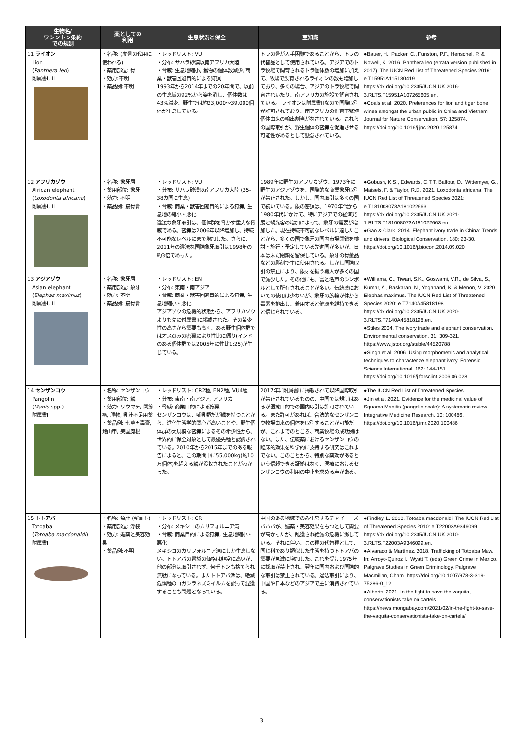| 生物名/ ワシントン条約 での規制 | 薬としての 利用 | 生息状況と保全 | 豆知識 | 参考 |
| --- | --- | --- | --- | --- |
| 11 ライオン Lion ( Panthera leo ) 附属書I, II | ・名称: (虎骨の代用に使われる) ・薬用部位: 骨 ・効力:不明 ・薬品例:不明 | ・レッドリスト: VU ・分布: サハラ砂漠以南アフリカ大陸 ・脅威: 生息地縮小, 獲物の個体数減少, 商業・獣害回避目的による狩猟 1993年から2014年までの20年間で、以前の生息域の92%から姿を消し、個体数は43%減少、野生では約23,000〜39,000個体が生息している。 | トラの骨が入手困難であることから、トラの代替品として使用されている。アジアでのトラ牧場で飼育されるトラ個体数の増加に加えて、牧場で飼育されるライオンの数も増加しており、多くの場合、アジアのトラ牧場で飼育されいたり、南アフリカの施設で飼育されている。 ライオンは附属書IIなので国際取引が許可されており、南アフリカの飼育下繁殖個体由来の輸出割当がなされている。これらの国際取引が、野生個体の密猟を促進させる可能性があるとして懸念されている。 | ●Bauer, H., Packer, C., Funston, P.F., Henschel, P. & Nowell, K. 2016. Panthera leo (errata version published in 2017). The IUCN Red List of Threatened Species 2016: e.T15951A115130419. https://dx.doi.org/10.2305/IUCN.UK.2016-3.RLTS.T15951A107265605.en. ●Coals et al. 2020. Preferences for lion and tiger bone wines amongst the urban public in China and Vietnam. Journal for Nature Conservation. 57: 125874. https://doi.org/10.1016/j.jnc.2020.125874 |
| 12 アフリカゾウ African elephant ( Loxodonta africana ) 附属書I, II | ・名称: 象牙屑 ・薬用部位: 象牙 ・効力: 不明 ・薬品例: 接骨膏 | ・レッドリスト: VU ・分布: サハラ砂漠以南アフリカ大陸 (35-38カ国に生息) ・脅威: 商業・獣害回避目的による狩猟, 生息地の縮小・悪化 違法な象牙取引は、個体群を脅かす重大な脅威である。密猟は2006年以降増加し、持続不可能なレベルにまで増加した。さらに、2011年の違法な国際象牙取引は1998年の約3倍であった。 | 1989年に野生のアフリカゾウ、1973年に野生のアジアゾウを、国際的な商業象牙取引が禁止された。しかし、国内取引は多くの国で続いている。象の密猟は、1970年代から1980年代にかけて、特にアジアでの経済発展と観光客の増加によって、象牙の需要が増加した。現在持続不可能なレベルに達したことから、多くの国で象牙の国内市場閉鎖を検討・施行・予定している先進国が多いが、日本は未だ閉鎖を留保している。象牙の骨董品などの彫刻で主に使用される。しかし国際取引の禁止により、象牙を扱う職人が多くの国で減少した。その他にも、富と名声のシンボルとして所有されることが多い。伝統薬においての使用は少ないが、象牙の腕輪が体から毒素を排出し、着用すると健康を維持できると信じられている。 | ●Gobush, K.S., Edwards, C.T.T, Balfour, D., Wittemyer, G., Maisels, F. & Taylor, R.D. 2021. Loxodonta africana. The IUCN Red List of Threatened Species 2021: e.T181008073A181022663. https://dx.doi.org/10.2305/IUCN.UK.2021-1.RLTS.T181008073A181022663.en. ●Gao & Clark. 2014. Elephant ivory trade in China: Trends and drivers. Biological Conservation. 180: 23-30. https://doi.org/10.1016/j.biocon.2014.09.020 |
| 13 アジアゾウ Asian elephant ( Elephas maximus ) 附属書I, II | ・名称: 象牙屑 ・薬用部位: 象牙 ・効力: 不明 ・薬品例: 接骨膏 | ・レッドリスト: EN ・分布: 東南・南アジア ・脅威: 商業・獣害回避目的による狩猟, 生息地縮小・悪化 アジアゾウの危機的状態から、アフリカゾウよりも先に付属書Iに掲載された。その希少性の高さから需要も高く、ある野生個体群ではオスのみの密猟により性比に偏り(インドのある個体群では2005年に性比1:25)が生じている。 | | ●Williams, C., Tiwari, S.K., Goswami, V.R., de Silva, S., Kumar, A., Baskaran, N., Yoganand, K. & Menon, V. 2020. Elephas maximus. The IUCN Red List of Threatened Species 2020: e.T7140A45818198. https://dx.doi.org/10.2305/IUCN.UK.2020-3.RLTS.T7140A45818198.en. ●Stiles 2004. The ivory trade and elephant conservation. Environmental conservation. 31: 309-321. https://www.jstor.org/stable/44520788 ●Singh et al. 2006. Using morphometric and analytical techniques to characterize elephant ivory. Forensic Science International. 162: 144-151. https://doi.org/10.1016/j.forsciint.2006.06.028 |
| 14 センザンコウ Pangolin ( Manis spp.) 附属書I | ・名称: センザンコウ ・薬用部位: 鱗 ・効力: リウマチ, 関節痛, 腫物, 乳汁不足用薬 ・薬品例: 七草五毒膏, 炮山甲, 美国魔根 | ・レッドリスト: CR2種, EN2種, VU4種 ・分布: 東南・南アジア, アフリカ ・脅威: 商業目的による狩猟 センザンコウは、哺乳類だが鱗を持つことから、進化生態学的関心が高いことや、野生個体群の大規模な密猟によるその希少性から、世界的に保全対象として最優先種と認識されている。2010年から2015年までのある報告によると、この期間中に55,000kg(約10万個体)を超える鱗が没収されたことがわかった。 | 2017年に附属書Iに掲載されて以降国際取引が禁止されているものの、中国では規制はあるが医療目的での国内取引は許可されている。また許可があれば、合法的なセンザンコウ牧場由来の個体を取引することが可能だが、これまでのところ、商業牧場の成功例はない。また、伝統薬におけるセンザンコウの臨床的効果を科学的に支持する研究はこれまでない。このことから、特別な薬効があるという信頼できる証拠はなく、医療におけるセンザンコウの利用の中止を求める声がある。 | ●The IUCN Red List of Threatened Species. ●Jin et al. 2021. Evidence for the medicinal value of Squama Manitis (pangolin scale): A systematic review. Integrative Medicine Research. 10: 100486. https://doi.org/10.1016/j.imr.2020.100486 |
| 15 トトアバ Totoaba ( Totoaba macdonaldi ) 附属書I | ・名称: 魚肚 (ギョト) ・薬用部位: 浮袋 ・効力: 媚薬と美容効果 ・薬品例:不明 | ・レッドリスト: CR ・分布: メキシコのカリフォルニア湾 ・脅威: 商業目的による狩猟, 生息地縮小・悪化 メキシコのカリフォルニア湾にしか生息しない。トトアバの胃袋の価格は非常に高いが、他の部分は取引されず、何千トンも捨てられ無駄になっている。またトトアバ漁は、絶滅危惧種のコガシラネズミイルカを誤って混獲することも問題となっている。 | 中国のある地域でのみ生息するチャイニーズバハバが、媚薬・美容効果をもつとして需要が高かったが、乱獲され絶滅の危機に瀕している。それに伴い、この種の代替種として、同じ科であり類似した生態を持つトトアバの需要が急激に増加した。これを受け1975年に採取が禁止され、翌年に国内および国際的な取引は禁止されている。違法取引により、中国や日本などのアジアで主に消費されている。 | ●Findley, L. 2010. Totoaba macdonaldi. The IUCN Red List of Threatened Species 2010: e.T22003A9346099. https://dx.doi.org/10.2305/IUCN.UK.2010-3.RLTS.T22003A9346099.en. ●Alvarado & Martínez. 2018. Trafficking of Totoaba Maw. In: Arroyo-Quiroz I., Wyatt T. (eds) Green Crime in Mexico. Palgrave Studies in Green Criminology. Palgrave Macmillan, Cham. https://doi.org/10.1007/978-3-319-75286-0_12 ●Alberts. 2021. In the fight to save the vaquita, conservationists take on cartels. https://news.mongabay.com/2021/02/in-the-fight-to-save-the-vaquita-conservationists-take-on-cartels/ |
3